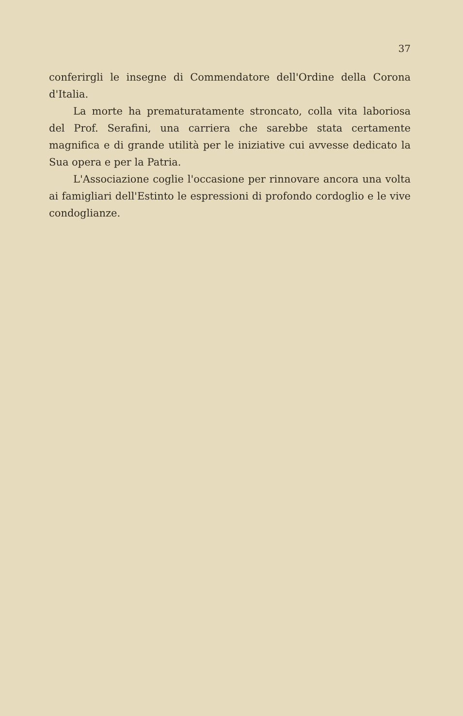37
conferirgli le insegne di Commendatore dell'Ordine della Corona d'Italia.
La morte ha prematuratamente stroncato, colla vita laboriosa del Prof. Serafini, una carriera che sarebbe stata certamente magnifica e di grande utilità per le iniziative cui avvesse dedicato la Sua opera e per la Patria.
L'Associazione coglie l'occasione per rinnovare ancora una volta ai famigliari dell'Estinto le espressioni di profondo cordoglio e le vive condoglianze.